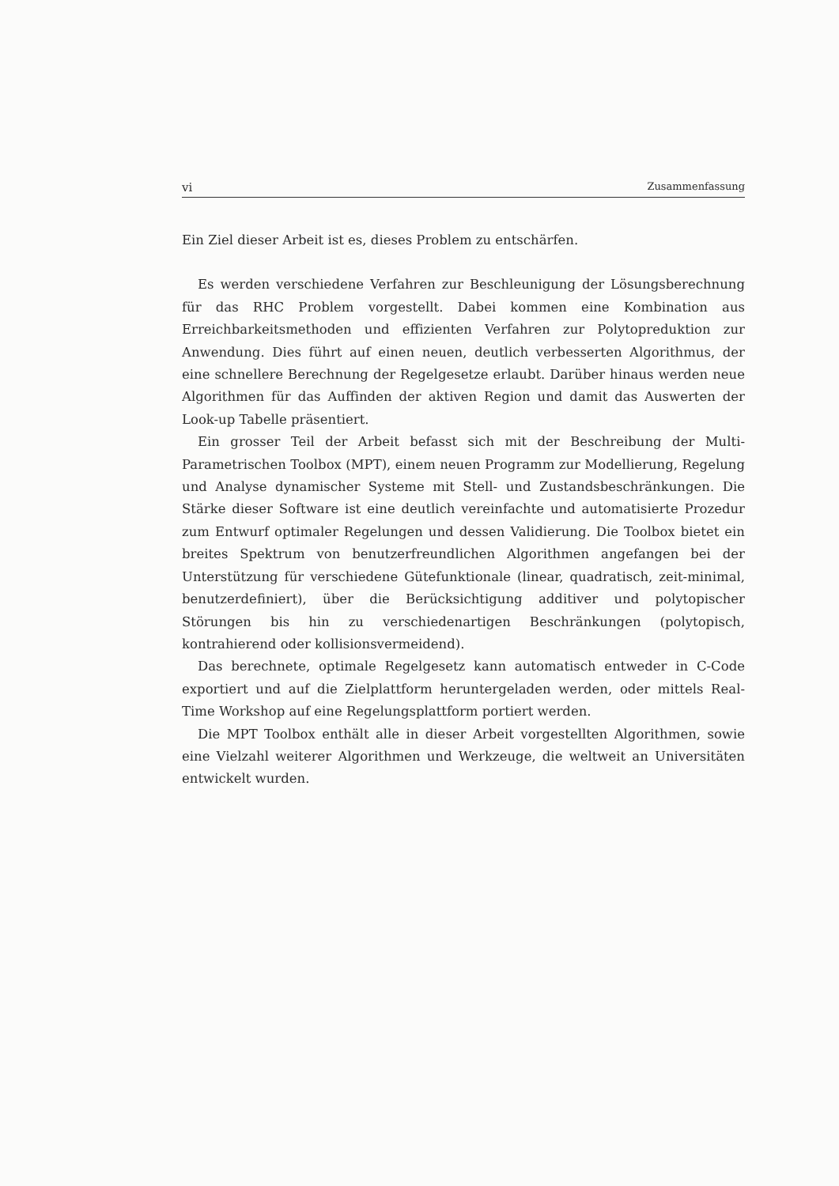vi Zusammenfassung
Ein Ziel dieser Arbeit ist es, dieses Problem zu entschärfen.
Es werden verschiedene Verfahren zur Beschleunigung der Lösungsberechnung für das RHC Problem vorgestellt. Dabei kommen eine Kombination aus Erreichbarkeitsmethoden und effizienten Verfahren zur Polytopreduktion zur Anwendung. Dies führt auf einen neuen, deutlich verbesserten Algorithmus, der eine schnellere Berechnung der Regelgesetze erlaubt. Darüber hinaus werden neue Algorithmen für das Auffinden der aktiven Region und damit das Auswerten der Look-up Tabelle präsentiert.
Ein grosser Teil der Arbeit befasst sich mit der Beschreibung der Multi-Parametrischen Toolbox (MPT), einem neuen Programm zur Modellierung, Regelung und Analyse dynamischer Systeme mit Stell- und Zustandsbeschränkungen. Die Stärke dieser Software ist eine deutlich vereinfachte und automatisierte Prozedur zum Entwurf optimaler Regelungen und dessen Validierung. Die Toolbox bietet ein breites Spektrum von benutzerfreundlichen Algorithmen angefangen bei der Unterstützung für verschiedene Gütefunktionale (linear, quadratisch, zeit-minimal, benutzerdefiniert), über die Berücksichtigung additiver und polytopischer Störungen bis hin zu verschiedenartigen Beschränkungen (polytopisch, kontrahierend oder kollisionsvermeidend).
Das berechnete, optimale Regelgesetz kann automatisch entweder in C-Code exportiert und auf die Zielplattform heruntergeladen werden, oder mittels Real-Time Workshop auf eine Regelungsplattform portiert werden.
Die MPT Toolbox enthält alle in dieser Arbeit vorgestellten Algorithmen, sowie eine Vielzahl weiterer Algorithmen und Werkzeuge, die weltweit an Universitäten entwickelt wurden.